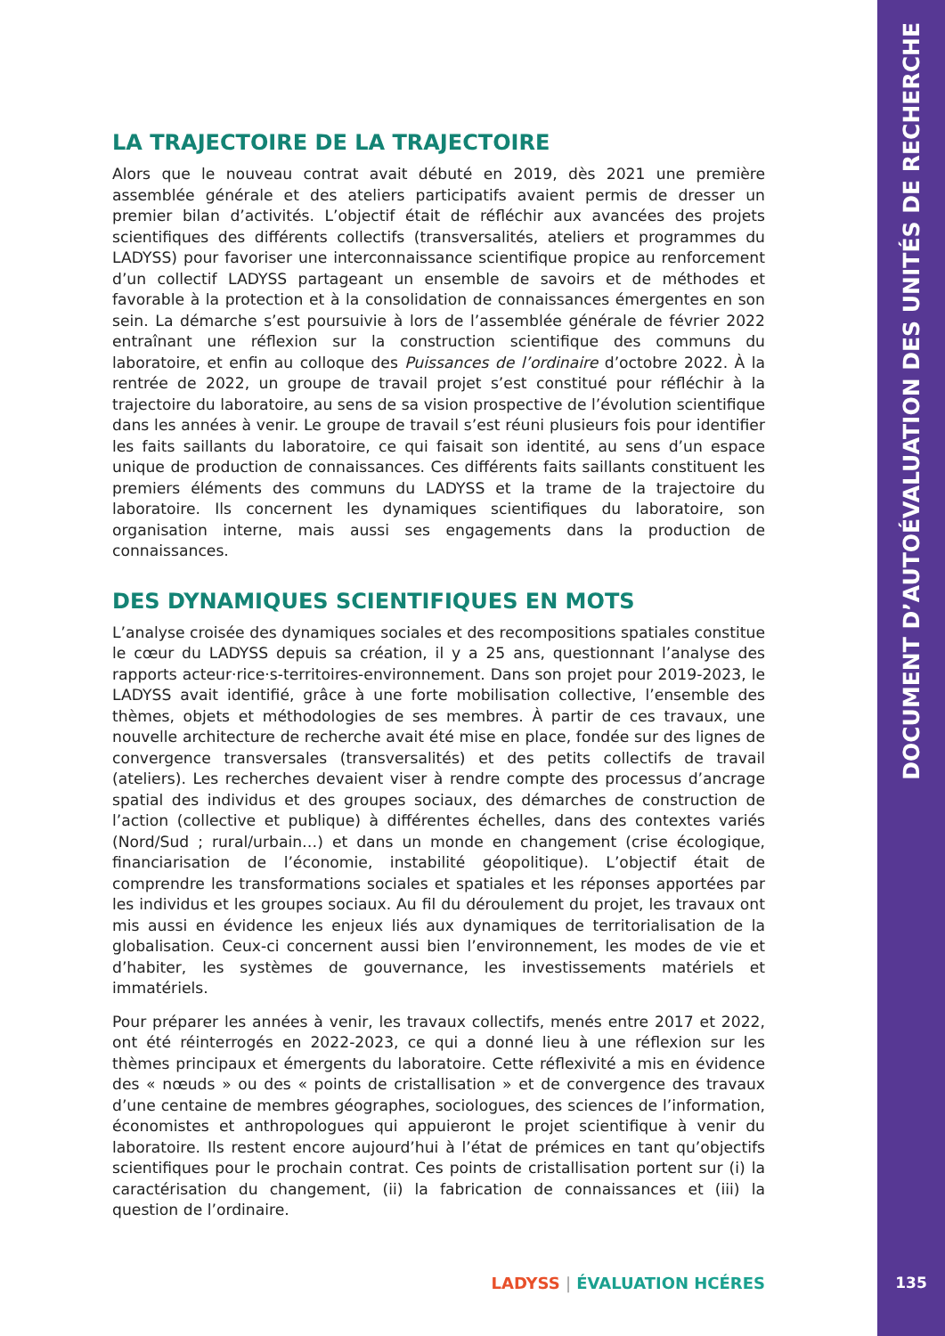DOCUMENT D’AUTOÉVALUATION DES UNITÉS DE RECHERCHE
LA TRAJECTOIRE DE LA TRAJECTOIRE
Alors que le nouveau contrat avait débuté en 2019, dès 2021 une première assemblée générale et des ateliers participatifs avaient permis de dresser un premier bilan d’activités. L’objectif était de réfléchir aux avancées des projets scientifiques des différents collectifs (transversalités, ateliers et programmes du LADYSS) pour favoriser une interconnaissance scientifique propice au renforcement d’un collectif LADYSS partageant un ensemble de savoirs et de méthodes et favorable à la protection et à la consolidation de connaissances émergentes en son sein. La démarche s’est poursuivie à lors de l’assemblée générale de février 2022 entraînant une réflexion sur la construction scientifique des communs du laboratoire, et enfin au colloque des Puissances de l’ordinaire d’octobre 2022. À la rentrée de 2022, un groupe de travail projet s’est constitué pour réfléchir à la trajectoire du laboratoire, au sens de sa vision prospective de l’évolution scientifique dans les années à venir. Le groupe de travail s’est réuni plusieurs fois pour identifier les faits saillants du laboratoire, ce qui faisait son identité, au sens d’un espace unique de production de connaissances. Ces différents faits saillants constituent les premiers éléments des communs du LADYSS et la trame de la trajectoire du laboratoire. Ils concernent les dynamiques scientifiques du laboratoire, son organisation interne, mais aussi ses engagements dans la production de connaissances.
DES DYNAMIQUES SCIENTIFIQUES EN MOTS
L’analyse croisée des dynamiques sociales et des recompositions spatiales constitue le cœur du LADYSS depuis sa création, il y a 25 ans, questionnant l’analyse des rapports acteur·rice·s-territoires-environnement. Dans son projet pour 2019-2023, le LADYSS avait identifié, grâce à une forte mobilisation collective, l’ensemble des thèmes, objets et méthodologies de ses membres. À partir de ces travaux, une nouvelle architecture de recherche avait été mise en place, fondée sur des lignes de convergence transversales (transversalités) et des petits collectifs de travail (ateliers). Les recherches devaient viser à rendre compte des processus d’ancrage spatial des individus et des groupes sociaux, des démarches de construction de l’action (collective et publique) à différentes échelles, dans des contextes variés (Nord/Sud ; rural/urbain…) et dans un monde en changement (crise écologique, financiarisation de l’économie, instabilité géopolitique). L’objectif était de comprendre les transformations sociales et spatiales et les réponses apportées par les individus et les groupes sociaux. Au fil du déroulement du projet, les travaux ont mis aussi en évidence les enjeux liés aux dynamiques de territorialisation de la globalisation. Ceux-ci concernent aussi bien l’environnement, les modes de vie et d’habiter, les systèmes de gouvernance, les investissements matériels et immatériels.
Pour préparer les années à venir, les travaux collectifs, menés entre 2017 et 2022, ont été réinterrogés en 2022-2023, ce qui a donné lieu à une réflexion sur les thèmes principaux et émergents du laboratoire. Cette réflexivité a mis en évidence des « nœuds » ou des « points de cristallisation » et de convergence des travaux d’une centaine de membres géographes, sociologues, des sciences de l’information, économistes et anthropologues qui appuieront le projet scientifique à venir du laboratoire. Ils restent encore aujourd’hui à l’état de prémices en tant qu’objectifs scientifiques pour le prochain contrat. Ces points de cristallisation portent sur (i) la caractérisation du changement, (ii) la fabrication de connaissances et (iii) la question de l’ordinaire.
LADYSS | ÉVALUATION HCÉRES 135